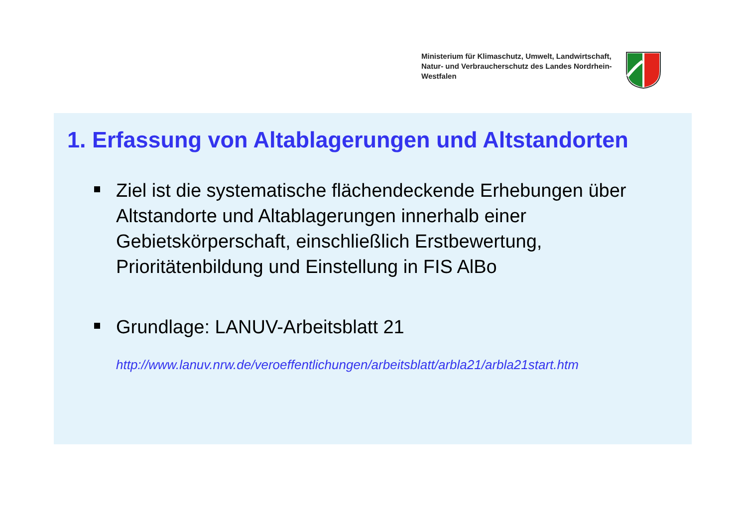Ministerium für Klimaschutz, Umwelt, Landwirtschaft, Natur- und Verbraucherschutz des Landes Nordrhein-Westfalen
1. Erfassung von Altablagerungen und Altstandorten
Ziel ist die systematische flächendeckende Erhebungen über Altstandorte und Altablagerungen innerhalb einer Gebietskörperschaft, einschließlich Erstbewertung, Prioritätenbildung und Einstellung in FIS AlBo
Grundlage: LANUV-Arbeitsblatt 21
http://www.lanuv.nrw.de/veroeffentlichungen/arbeitsblatt/arbla21/arbla21start.htm